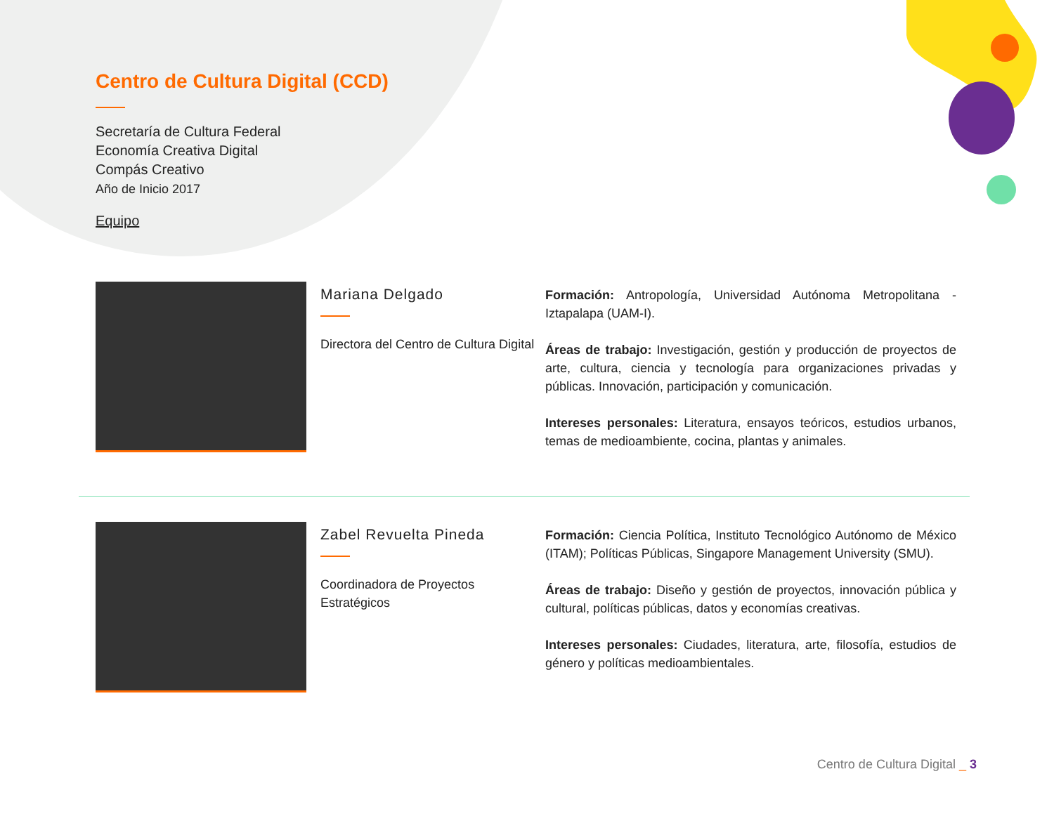Centro de Cultura Digital (CCD)
Secretaría de Cultura Federal
Economía Creativa Digital
Compás Creativo
Año de Inicio 2017
Equipo
Mariana Delgado
Directora del Centro de Cultura Digital
Formación: Antropología, Universidad Autónoma Metropolitana - Iztapalapa (UAM-I).
Áreas de trabajo: Investigación, gestión y producción de proyectos de arte, cultura, ciencia y tecnología para organizaciones privadas y públicas. Innovación, participación y comunicación.
Intereses personales: Literatura, ensayos teóricos, estudios urbanos, temas de medioambiente, cocina, plantas y animales.
Zabel Revuelta Pineda
Coordinadora de Proyectos Estratégicos
Formación: Ciencia Política, Instituto Tecnológico Autónomo de México (ITAM); Políticas Públicas, Singapore Management University (SMU).
Áreas de trabajo: Diseño y gestión de proyectos, innovación pública y cultural, políticas públicas, datos y economías creativas.
Intereses personales: Ciudades, literatura, arte, filosofía, estudios de género y políticas medioambientales.
Centro de Cultura Digital _ 3